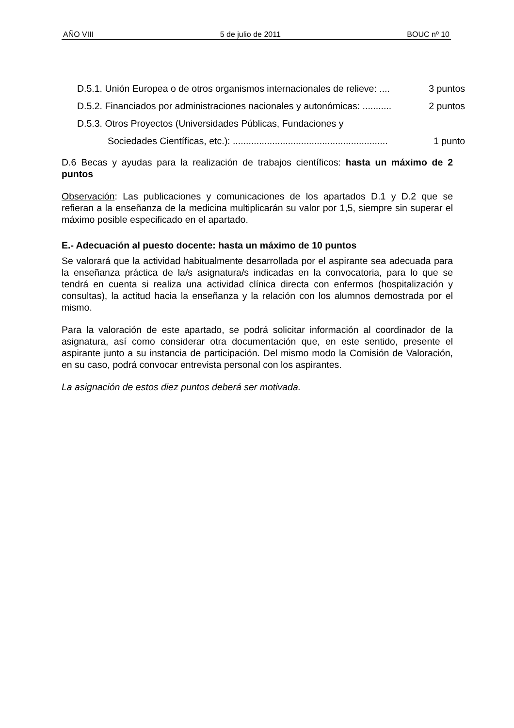AÑO VIII 5 de julio de 2011 BOUC nº 10
D.5.1. Unión Europea o de otros organismos internacionales de relieve: .... 3 puntos
D.5.2. Financiados por administraciones nacionales y autonómicas: ........... 2 puntos
D.5.3. Otros Proyectos (Universidades Públicas, Fundaciones y
Sociedades Científicas, etc.): ........................................................... 1 punto
D.6 Becas y ayudas para la realización de trabajos científicos: hasta un máximo de 2 puntos
Observación: Las publicaciones y comunicaciones de los apartados D.1 y D.2 que se refieran a la enseñanza de la medicina multiplicarán su valor por 1,5, siempre sin superar el máximo posible especificado en el apartado.
E.- Adecuación al puesto docente: hasta un máximo de 10 puntos
Se valorará que la actividad habitualmente desarrollada por el aspirante sea adecuada para la enseñanza práctica de la/s asignatura/s indicadas en la convocatoria, para lo que se tendrá en cuenta si realiza una actividad clínica directa con enfermos (hospitalización y consultas), la actitud hacia la enseñanza y la relación con los alumnos demostrada por el mismo.
Para la valoración de este apartado, se podrá solicitar información al coordinador de la asignatura, así como considerar otra documentación que, en este sentido, presente el aspirante junto a su instancia de participación. Del mismo modo la Comisión de Valoración, en su caso, podrá convocar entrevista personal con los aspirantes.
La asignación de estos diez puntos deberá ser motivada.